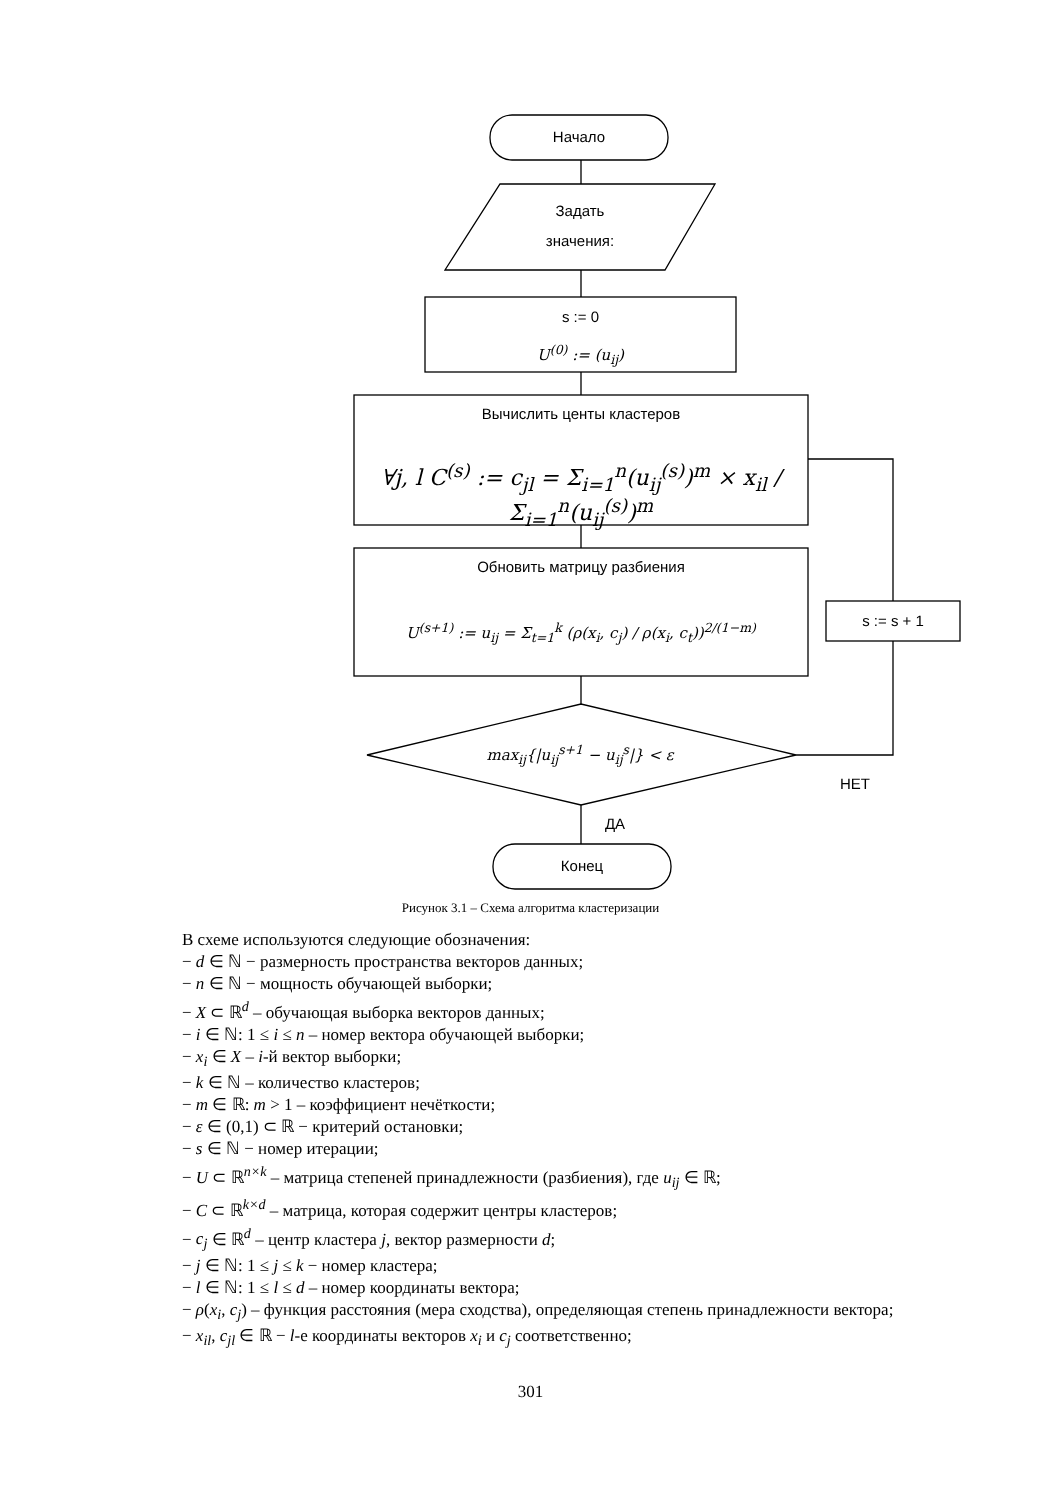Начало
Задать
значения:
s := 0
U<sup>(0)</sup> := (u<sub>ij</sub>)
Вычислить центы кластеров
∀j, l C<sup>(s)</sup> := c<sub>jl</sub> = Σ<sub>i=1</sub><sup>n</sup>(u<sub>ij</sub><sup>(s)</sup>)<sup>m</sup> × x<sub>il</sub> / Σ<sub>i=1</sub><sup>n</sup>(u<sub>ij</sub><sup>(s)</sup>)<sup>m</sup>
Обновить матрицу разбиения
U<sup>(s+1)</sup> := u<sub>ij</sub> = Σ<sub>t=1</sub><sup>k</sup> (ρ(x<sub>i</sub>, c<sub>j</sub>) / ρ(x<sub>i</sub>, c<sub>t</sub>))<sup>2/(1−m)</sup>
max<sub>ij</sub>{|u<sub>ij</sub><sup>s+1</sup> − u<sub>ij</sub><sup>s</sup>|} < ε
s := s + 1
НЕТ
ДА
Конец
Рисунок 3.1 – Схема алгоритма кластеризации
В схеме используются следующие обозначения:
− d ∈ ℕ − размерность пространства векторов данных;
− n ∈ ℕ − мощность обучающей выборки;
− X ⊂ ℝ<sup>d</sup> – обучающая выборка векторов данных;
− i ∈ ℕ: 1 ≤ i ≤ n – номер вектора обучающей выборки;
− x<sub>i</sub> ∈ X – i-й вектор выборки;
− k ∈ ℕ – количество кластеров;
− m ∈ ℝ: m > 1 – коэффициент нечёткости;
− ε ∈ (0,1) ⊂ ℝ − критерий остановки;
− s ∈ ℕ − номер итерации;
− U ⊂ ℝ<sup>n×k</sup> – матрица степеней принадлежности (разбиения), где u<sub>ij</sub> ∈ ℝ;
− C ⊂ ℝ<sup>k×d</sup> – матрица, которая содержит центры кластеров;
− c<sub>j</sub> ∈ ℝ<sup>d</sup> – центр кластера j, вектор размерности d;
− j ∈ ℕ: 1 ≤ j ≤ k − номер кластера;
− l ∈ ℕ: 1 ≤ l ≤ d – номер координаты вектора;
− ρ(x<sub>i</sub>, c<sub>j</sub>) – функция расстояния (мера сходства), определяющая степень принадлежности вектора;
− x<sub>il</sub>, c<sub>jl</sub> ∈ ℝ − l-е координаты векторов x<sub>i</sub> и c<sub>j</sub> соответственно;
301